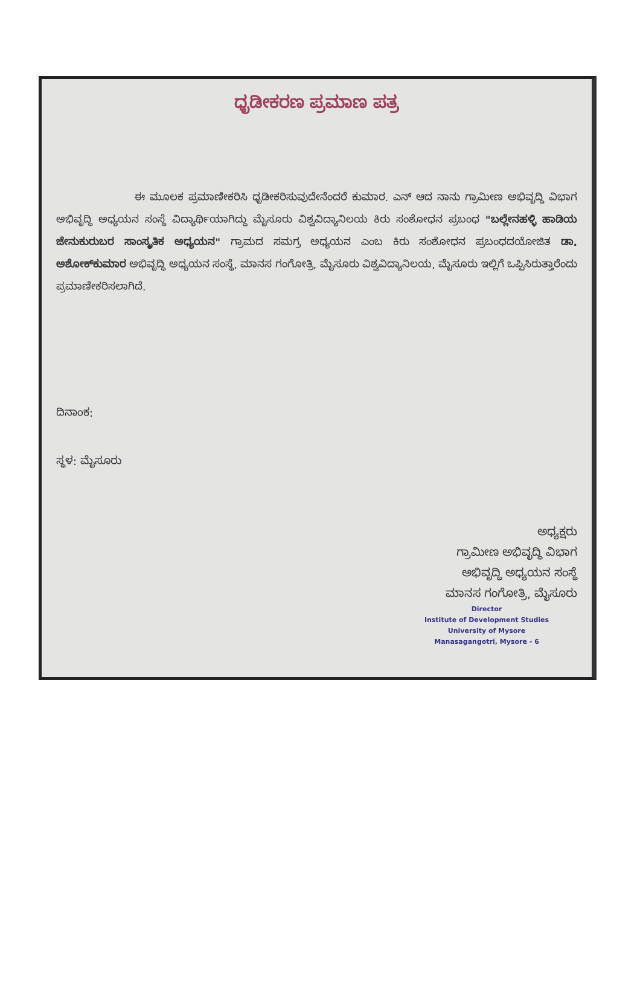ಧೃಡೀಕರಣ ಪ್ರಮಾಣ ಪತ್ರ
ಈ ಮೂಲಕ ಪ್ರಮಾಣೀಕರಿಸಿ ಧೃಡೀಕರಿಸುವುದೇನೆಂದರೆ ಕುಮಾರ. ಎನ್ ಆದ ನಾನು ಗ್ರಾಮೀಣ ಅಭಿವೃದ್ಧಿ ವಿಭಾಗ ಅಭಿವೃದ್ಧಿ ಅಧ್ಯಯನ ಸಂಸ್ಥೆ ವಿದ್ಯಾರ್ಥಿಯಾಗಿದ್ದು ಮೈಸೂರು ವಿಶ್ವವಿದ್ಯಾನಿಲಯ ಕಿರು ಸಂಶೋಧನ ಪ್ರಬಂಧ "ಬಲ್ಲೇನಹಳ್ಳಿ ಹಾಡಿಯ ಜೇನುಕುರುಬರ ಸಾಂಸ್ಕೃತಿಕ ಅಧ್ಯಯನ" ಗ್ರಾಮದ ಸಮಗ್ರ ಅಧ್ಯಯನ ಎಂಬ ಕಿರು ಸಂಶೋಧನ ಪ್ರಬಂಧದಯೋಜಿತ ಡಾ. ಅಶೋಕ್‌ಕುಮಾರ ಅಭಿವೃದ್ಧಿ ಅಧ್ಯಯನ ಸಂಸ್ಥೆ, ಮಾನಸ ಗಂಗೋತ್ರಿ, ಮೈಸೂರು ವಿಶ್ವವಿದ್ಯಾನಿಲಯ, ಮೈಸೂರು ಇಲ್ಲಿಗೆ ಒಪ್ಪಿಸಿರುತ್ತಾರೆಂದು ಪ್ರಮಾಣೀಕರಿಸಲಾಗಿದೆ.
ದಿನಾಂಕ:
ಸ್ಥಳ: ಮೈಸೂರು
ಅಧ್ಯಕ್ಷರು
ಗ್ರಾಮೀಣ ಅಭಿವೃದ್ಧಿ ವಿಭಾಗ
ಅಭಿವೃದ್ಧಿ ಅಧ್ಯಯನ ಸಂಸ್ಥೆ
ಮಾನಸ ಗಂಗೋತ್ರಿ, ಮೈಸೂರು
Director
Institute of Development Studies
University of Mysore
Manasagangotri, Mysore - 6